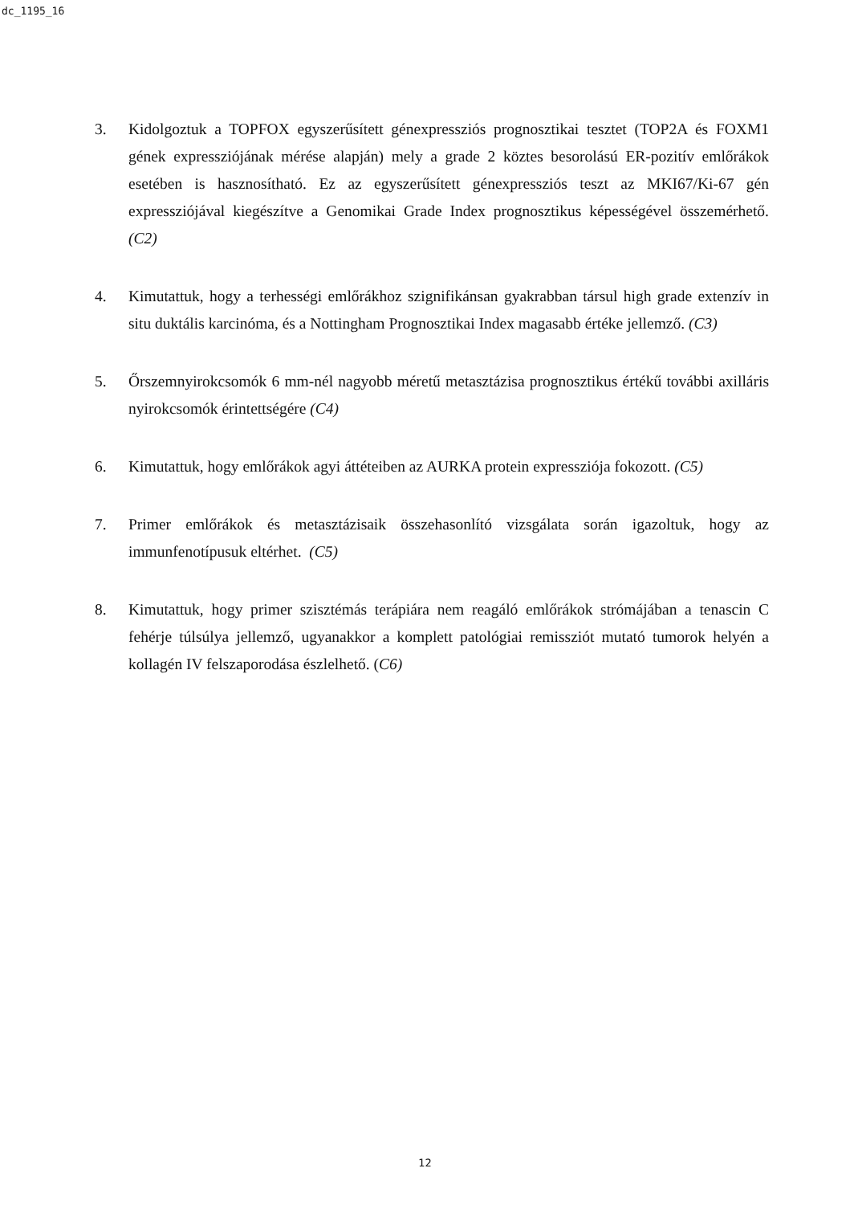dc_1195_16
3. Kidolgoztuk a TOPFOX egyszerűsített génexpressziós prognosztikai tesztet (TOP2A és FOXM1 gének expressziójának mérése alapján) mely a grade 2 köztes besorolású ER-pozitív emlőrákok esetében is hasznosítható. Ez az egyszerűsített génexpressziós teszt az MKI67/Ki-67 gén expressziójával kiegészítve a Genomikai Grade Index prognosztikus képességével összemérhető. (C2)
4. Kimutattuk, hogy a terhességi emlőrákhoz szignifikánsan gyakrabban társul high grade extenzív in situ duktális karcinóma, és a Nottingham Prognosztikai Index magasabb értéke jellemző. (C3)
5. Őrszemnyirokcsomók 6 mm-nél nagyobb méretű metasztázisa prognosztikus értékű további axilláris nyirokcsomók érintettségére (C4)
6. Kimutattuk, hogy emlőrákok agyi áttéteiben az AURKA protein expressziója fokozott. (C5)
7. Primer emlőrákok és metasztázisaik összehasonlító vizsgálata során igazoltuk, hogy az immunfenotípusuk eltérhet. (C5)
8. Kimutattuk, hogy primer szisztémás terápiára nem reagáló emlőrákok strómájában a tenascin C fehérje túlsúlya jellemző, ugyanakkor a komplett patológiai remissziót mutató tumorok helyén a kollagén IV felszaporodása észlelhető. (C6)
12